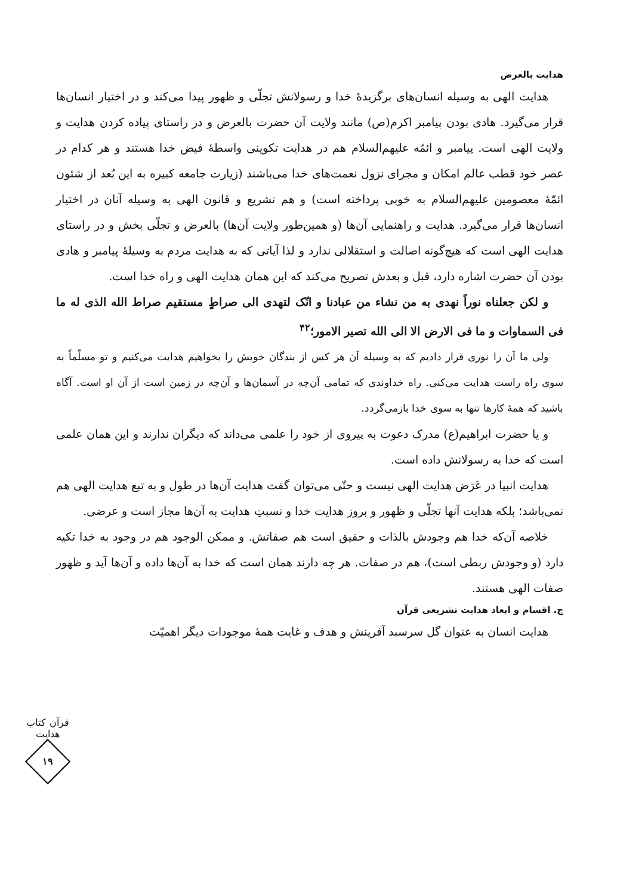هدایت بالعرض
هدایت الهی به وسیله انسان‌های برگزیدهٔ خدا و رسولانش تجلّی و ظهور پیدا می‌کند و در اختیار انسان‌ها قرار می‌گیرد. هادی بودن پیامبر اکرم(ص) مانند ولایت آن حضرت بالعرض و در راستای پیاده کردن هدایت و ولایت الهی است. پیامبر و ائمّه علیهم‌السلام هم در هدایت تکوینی واسطهٔ فیض خدا هستند و هر کدام در عصر خود قطب عالم امکان و مجرای نزول نعمت‌های خدا می‌باشند (زیارت جامعه کبیره به این بُعد از شئون ائمّهٔ معصومین علیهم‌السلام به خوبی پرداخته است) و هم تشریع و قانون الهی به وسیله آنان در اختیار انسان‌ها قرار می‌گیرد. هدایت و راهنمایی آن‌ها (و همین‌طور ولایت آن‌ها) بالعرض و تجلّی بخش و در راستای هدایت الهی است که هیچ‌گونه اصالت و استقلالی ندارد و لذا آیاتی که به هدایت مردم به وسیلهٔ پیامبر و هادی بودن آن حضرت اشاره دارد، قبل و بعدش تصریح می‌کند که این همان هدایت الهی و راه خدا است.
و لکن جعلناه نوراً نهدی به من نشاء من عبادنا و انّک لتهدی الی صراطٍ مستقیم صراط الله الذی له ما فی السماوات و ما فی الارض الا الی الله تصیر الامور؛<sup>۴۲</sup>
ولی ما آن را نوری قرار دادیم که به وسیله آن هر کس از بندگان خویش را بخواهیم هدایت می‌کنیم و تو مسلّماً به سوی راه راست هدایت می‌کنی. راه خداوندی که تمامی آن‌چه در آسمان‌ها و آن‌چه در زمین است از آن او است. آگاه باشید که همهٔ کارها تنها به سوی خدا بازمی‌گردد.
و یا حضرت ابراهیم(ع) مدرک دعوت به پیروی از خود را علمی می‌داند که دیگران ندارند و این همان علمی است که خدا به رسولانش داده است.
هدایت انبیا در عَرَض هدایت الهی نیست و حتّی می‌توان گفت هدایت آن‌ها در طول و به تبع هدایت الهی هم نمی‌باشد؛ بلکه هدایت آنها تجلّی و ظهور و بروز هدایت خدا و نسبتِ هدایت به آن‌ها مجاز است و عرضی.
خلاصه آن‌که خدا هم وجودش بالذات و حقیق است هم صفاتش. و ممکن الوجود هم در وجود به خدا تکیه دارد (و وجودش ربطی است)، هم در صفات. هر چه دارند همان است که خدا به آن‌ها داده و آن‌ها آید و ظهور صفات الهی هستند.
ج. اقسام و ابعاد هدایت تشریعی قرآن
هدایت انسان به عنوان گل سرسبد آفرینش و هدف و غایت همهٔ موجودات دیگر اهمیّت
قرآن کتاب هدایت
۱۹